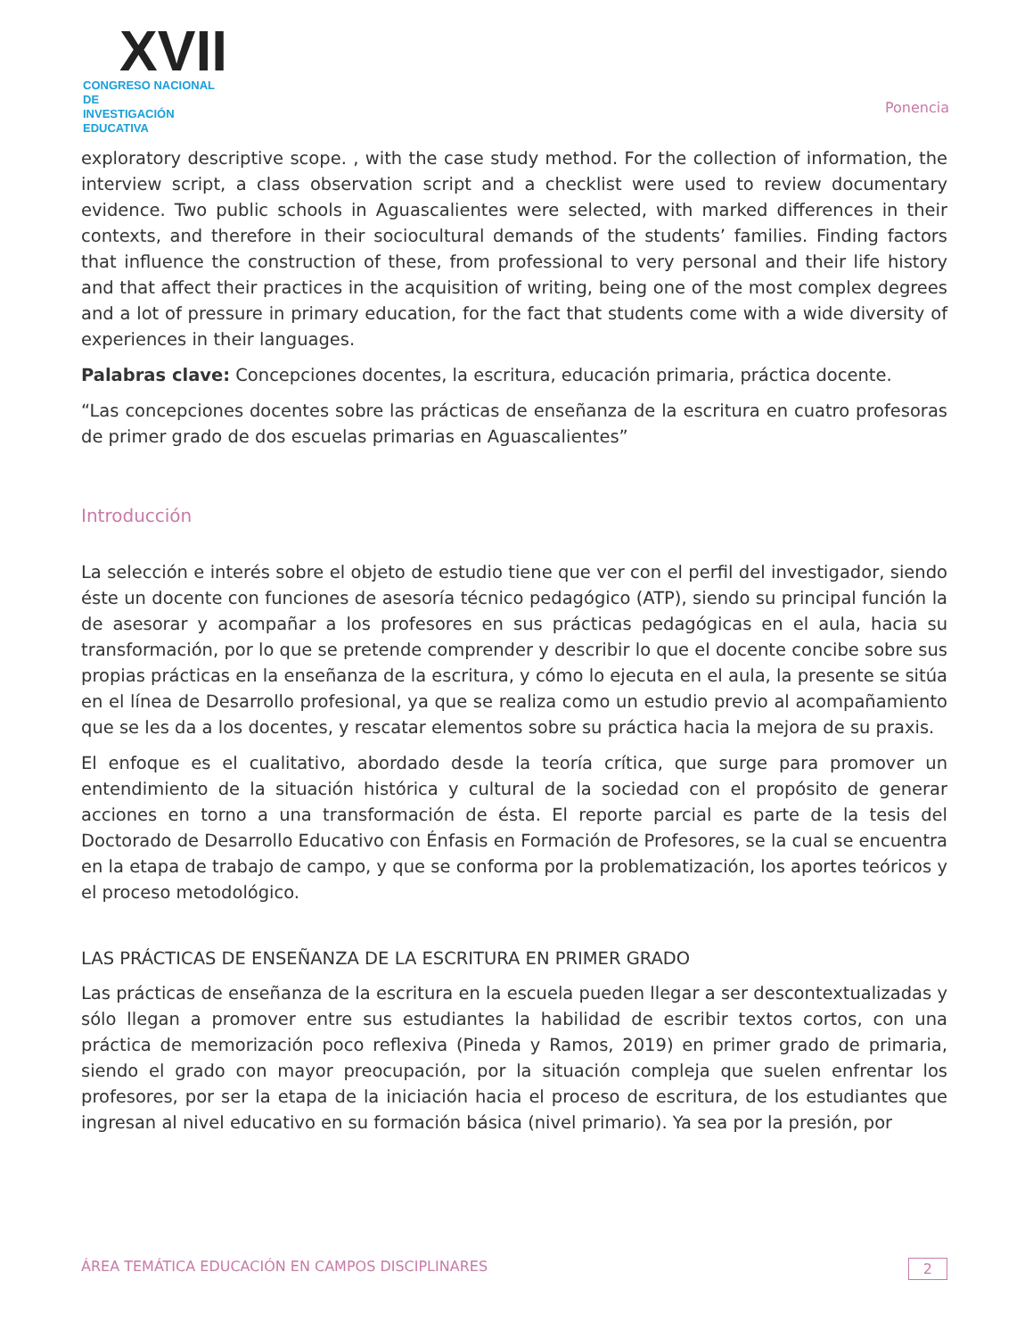XVII
CONGRESO NACIONAL DE
INVESTIGACIÓN EDUCATIVA
Ponencia
exploratory descriptive scope. , with the case study method. For the collection of information, the interview script, a class observation script and a checklist were used to review documentary evidence. Two public schools in Aguascalientes were selected, with marked differences in their contexts, and therefore in their sociocultural demands of the students’ families. Finding factors that influence the construction of these, from professional to very personal and their life history and that affect their practices in the acquisition of writing, being one of the most complex degrees and a lot of pressure in primary education, for the fact that students come with a wide diversity of experiences in their languages.
Palabras clave: Concepciones docentes, la escritura, educación primaria, práctica docente.
“Las concepciones docentes sobre las prácticas de enseñanza de la escritura en cuatro profesoras de primer grado de dos escuelas primarias en Aguascalientes”
Introducción
La selección e interés sobre el objeto de estudio tiene que ver con el perfil del investigador, siendo éste un docente con funciones de asesoría técnico pedagógico (ATP), siendo su principal función la de asesorar y acompañar a los profesores en sus prácticas pedagógicas en el aula, hacia su transformación, por lo que se pretende comprender y describir lo que el docente concibe sobre sus propias prácticas en la enseñanza de la escritura, y cómo lo ejecuta en el aula, la presente se sitúa en el línea de Desarrollo profesional, ya que se realiza como un estudio previo al acompañamiento que se les da a los docentes, y rescatar elementos sobre su práctica hacia la mejora de su praxis.
El enfoque es el cualitativo, abordado desde la teoría crítica, que surge para promover un entendimiento de la situación histórica y cultural de la sociedad con el propósito de generar acciones en torno a una transformación de ésta. El reporte parcial es parte de la tesis del Doctorado de Desarrollo Educativo con Énfasis en Formación de Profesores, se la cual se encuentra en la etapa de trabajo de campo, y que se conforma por la problematización, los aportes teóricos y el proceso metodológico.
LAS PRÁCTICAS DE ENSEÑANZA DE LA ESCRITURA EN PRIMER GRADO
Las prácticas de enseñanza de la escritura en la escuela pueden llegar a ser descontextualizadas y sólo llegan a promover entre sus estudiantes la habilidad de escribir textos cortos, con una práctica de memorización poco reflexiva (Pineda y Ramos, 2019) en primer grado de primaria, siendo el grado con mayor preocupación, por la situación compleja que suelen enfrentar los profesores, por ser la etapa de la iniciación hacia el proceso de escritura, de los estudiantes que ingresan al nivel educativo en su formación básica (nivel primario). Ya sea por la presión, por
ÁREA TEMÁTICA EDUCACIÓN EN CAMPOS DISCIPLINARES 2